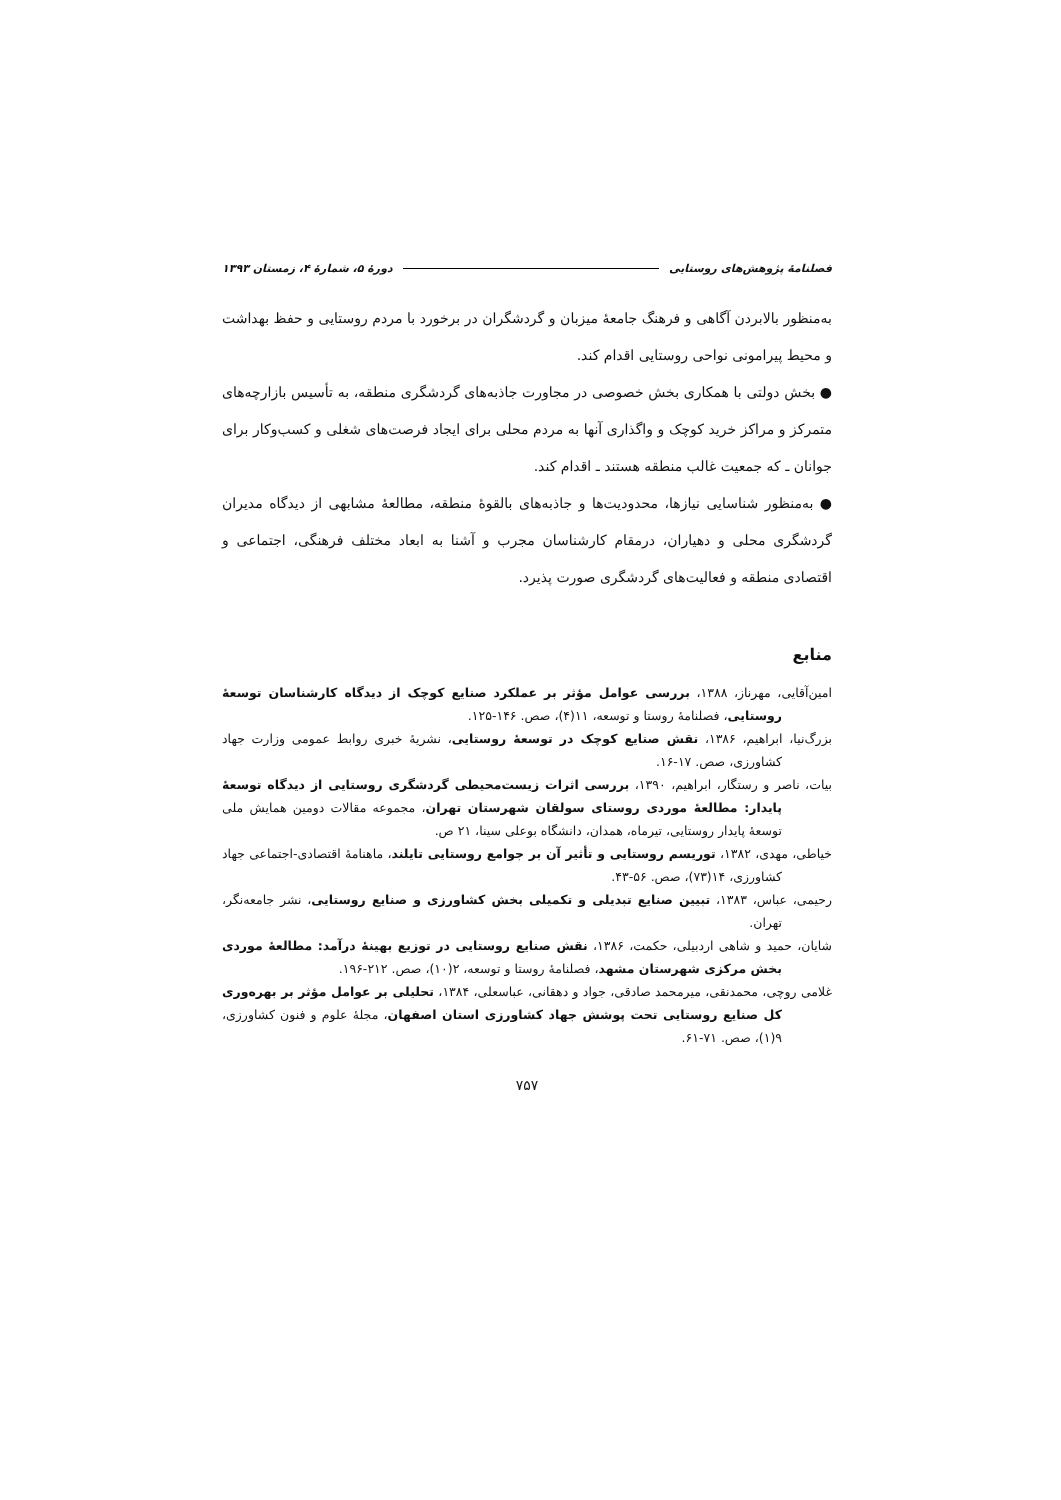فصلنامۀ پژوهش‌های روستایی دورۀ ۵، شمارۀ ۴، زمستان ۱۳۹۳
به‌منظور بالابردن آگاهی و فرهنگ جامعۀ میزبان و گردشگران در برخورد با مردم روستایی و حفظ بهداشت و محیط پیرامونی نواحی روستایی اقدام کند.
● بخش دولتی با همکاری بخش خصوصی در مجاورت جاذبه‌های گردشگری منطقه، به تأسیس بازارچه‌های متمرکز و مراکز خرید کوچک و واگذاری آنها به مردم محلی برای ایجاد فرصت‌های شغلی و کسب‌وکار برای جوانان ـ که جمعیت غالب منطقه هستند ـ اقدام کند.
● به‌منظور شناسایی نیازها، محدودیت‌ها و جاذبه‌های بالقوۀ منطقه، مطالعۀ مشابهی از دیدگاه مدیران گردشگری محلی و دهیاران، درمقام کارشناسان مجرب و آشنا به ابعاد مختلف فرهنگی، اجتماعی و اقتصادی منطقه و فعالیت‌های گردشگری صورت پذیرد.
منابع
امین‌آقایی، مهرناز، ۱۳۸۸، بررسی عوامل مؤثر بر عملکرد صنایع کوچک از دیدگاه کارشناسان توسعۀ روستایی، فصلنامۀ روستا و توسعه، ۱۱(۴)، صص. ۱۴۶-۱۲۵.
بزرگ‌نیا، ابراهیم، ۱۳۸۶، نقش صنایع کوچک در توسعۀ روستایی، نشریۀ خبری روابط عمومی وزارت جهاد کشاورزی، صص. ۱۷-۱۶.
بیات، ناصر و رستگار، ابراهیم، ۱۳۹۰، بررسی اثرات زیست‌محیطی گردشگری روستایی از دیدگاه توسعۀ پایدار: مطالعۀ موردی روستای سولقان شهرستان تهران، مجموعه مقالات دومین همایش ملی توسعۀ پایدار روستایی، تیرماه، همدان، دانشگاه بوعلی سینا، ۲۱ ص.
خیاطی، مهدی، ۱۳۸۲، توریسم روستایی و تأثیر آن بر جوامع روستایی تایلند، ماهنامۀ اقتصادی-اجتماعی جهاد کشاورزی، ۱۴(۷۳)، صص. ۵۶-۴۳.
رحیمی، عباس، ۱۳۸۳، تبیین صنایع تبدیلی و تکمیلی بخش کشاورزی و صنایع روستایی، نشر جامعه‌نگر، تهران.
شایان، حمید و شاهی اردبیلی، حکمت، ۱۳۸۶، نقش صنایع روستایی در توزیع بهینۀ درآمد: مطالعۀ موردی بخش مرکزی شهرستان مشهد، فصلنامۀ روستا و توسعه، ۲(۱۰)، صص. ۲۱۲-۱۹۶.
غلامی روچی، محمدنقی، میرمحمد صادقی، جواد و دهقانی، عباسعلی، ۱۳۸۴، تحلیلی بر عوامل مؤثر بر بهره‌وری کل صنایع روستایی تحت پوشش جهاد کشاورزی استان اصفهان، مجلۀ علوم و فنون کشاورزی، ۹(۱)، صص. ۷۱-۶۱.
۷۵۷